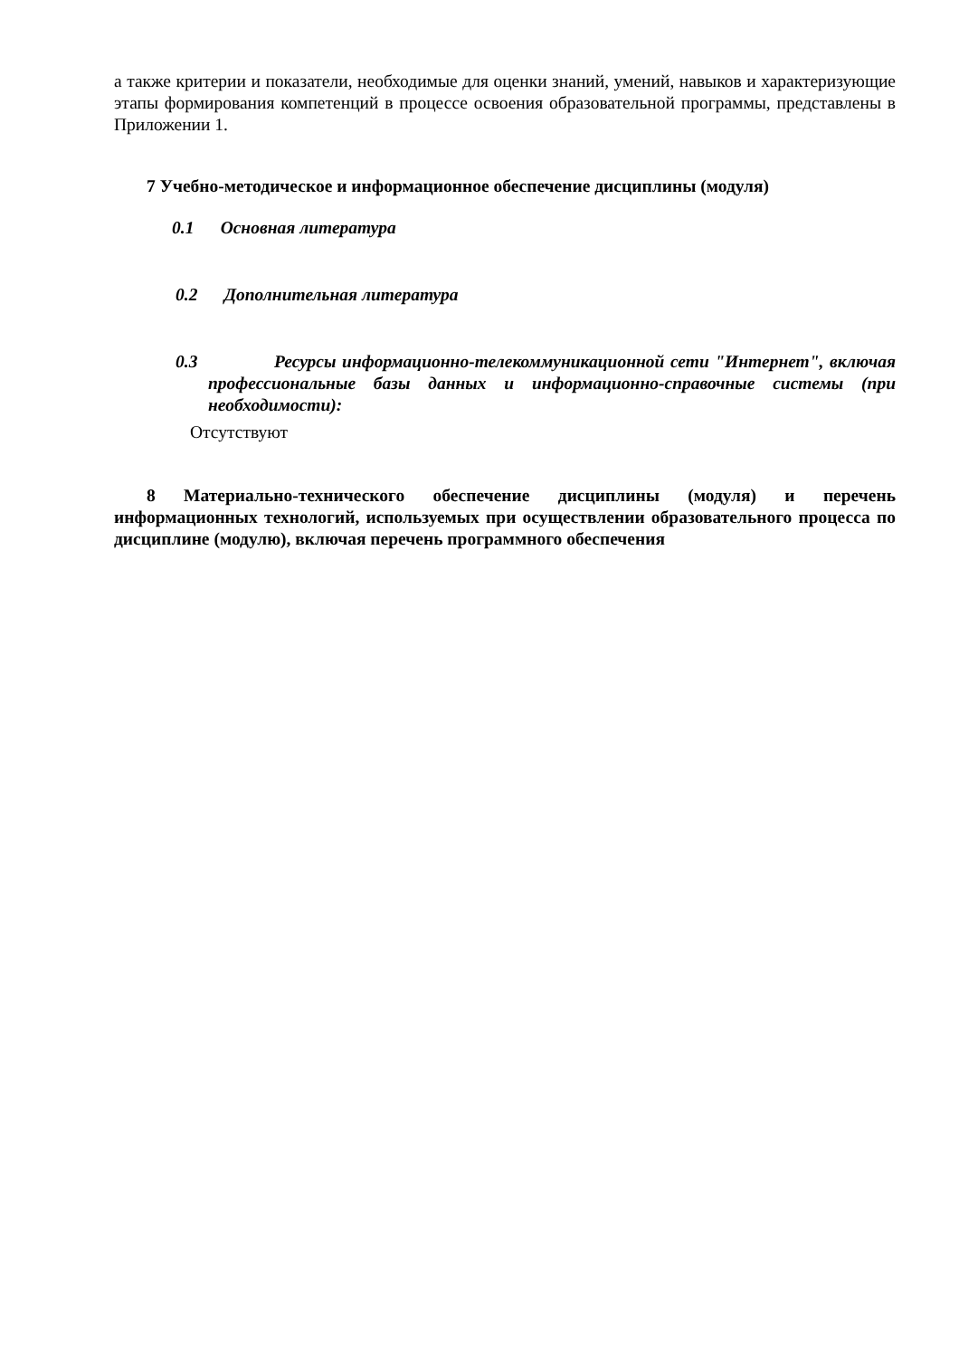а также критерии и показатели, необходимые для оценки знаний, умений, навыков и характеризующие этапы формирования компетенций в процессе освоения образовательной программы, представлены в Приложении 1.
7 Учебно-методическое и информационное обеспечение дисциплины (модуля)
0.1 Основная литература
0.2 Дополнительная литература
0.3 Ресурсы информационно-телекоммуникационной сети "Интернет", включая профессиональные базы данных и информационно-справочные системы (при необходимости):
Отсутствуют
8 Материально-технического обеспечение дисциплины (модуля) и перечень информационных технологий, используемых при осуществлении образовательного процесса по дисциплине (модулю), включая перечень программного обеспечения